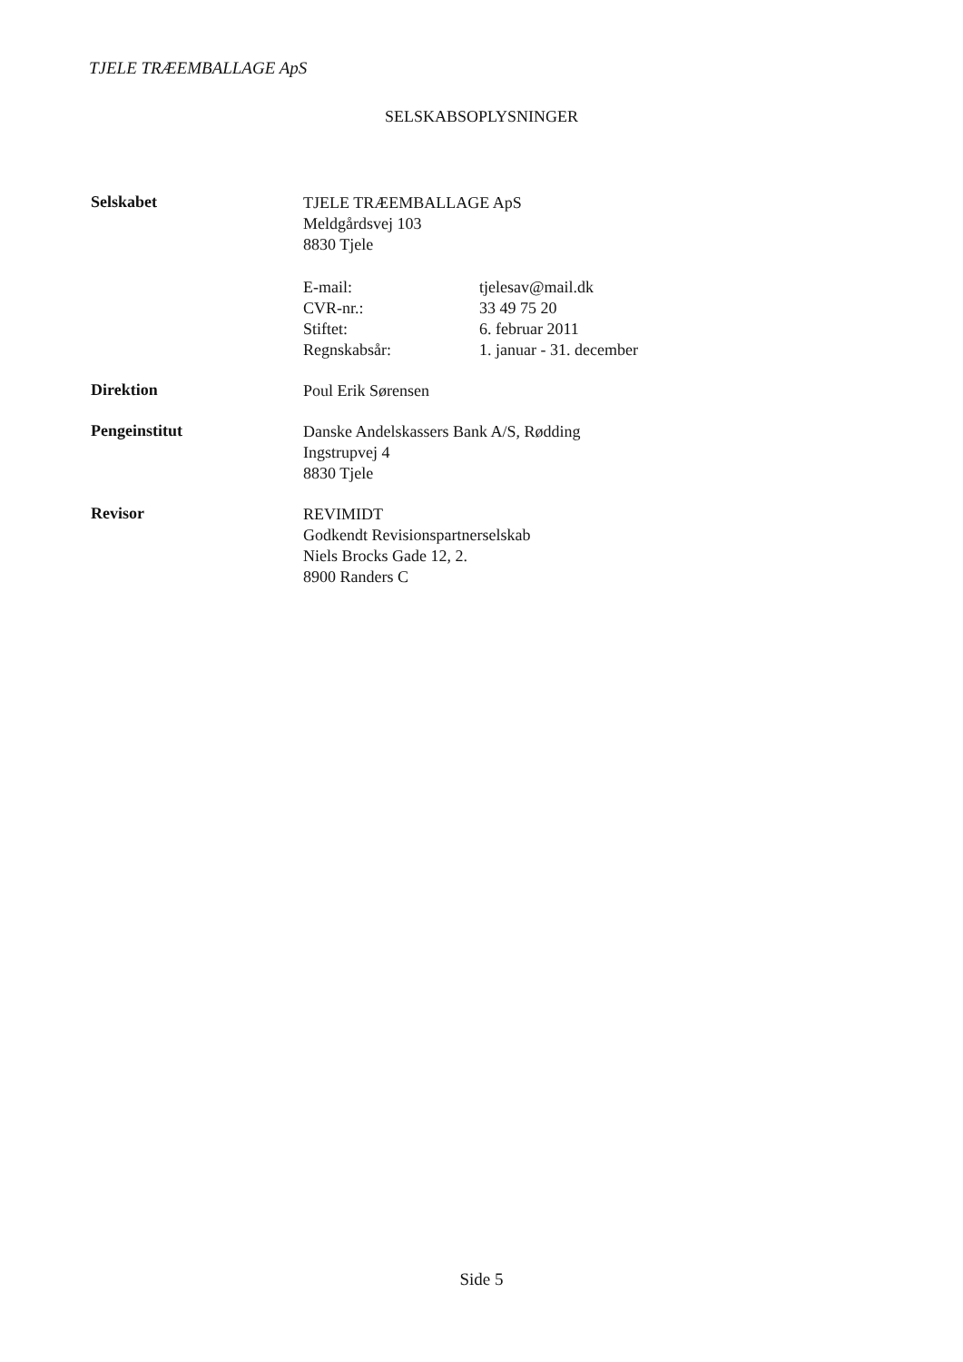TJELE TRÆEMBALLAGE ApS
SELSKABSOPLYSNINGER
Selskabet
TJELE TRÆEMBALLAGE ApS
Meldgårdsvej 103
8830 Tjele
| E-mail: | tjelesav@mail.dk |
| CVR-nr.: | 33 49 75 20 |
| Stiftet: | 6. februar 2011 |
| Regnskabsår: | 1. januar - 31. december |
Direktion
Poul Erik Sørensen
Pengeinstitut
Danske Andelskassers Bank A/S, Rødding
Ingstrupvej 4
8830 Tjele
Revisor
REVIMIDT
Godkendt Revisionspartnerselskab
Niels Brocks Gade 12, 2.
8900 Randers C
Side 5